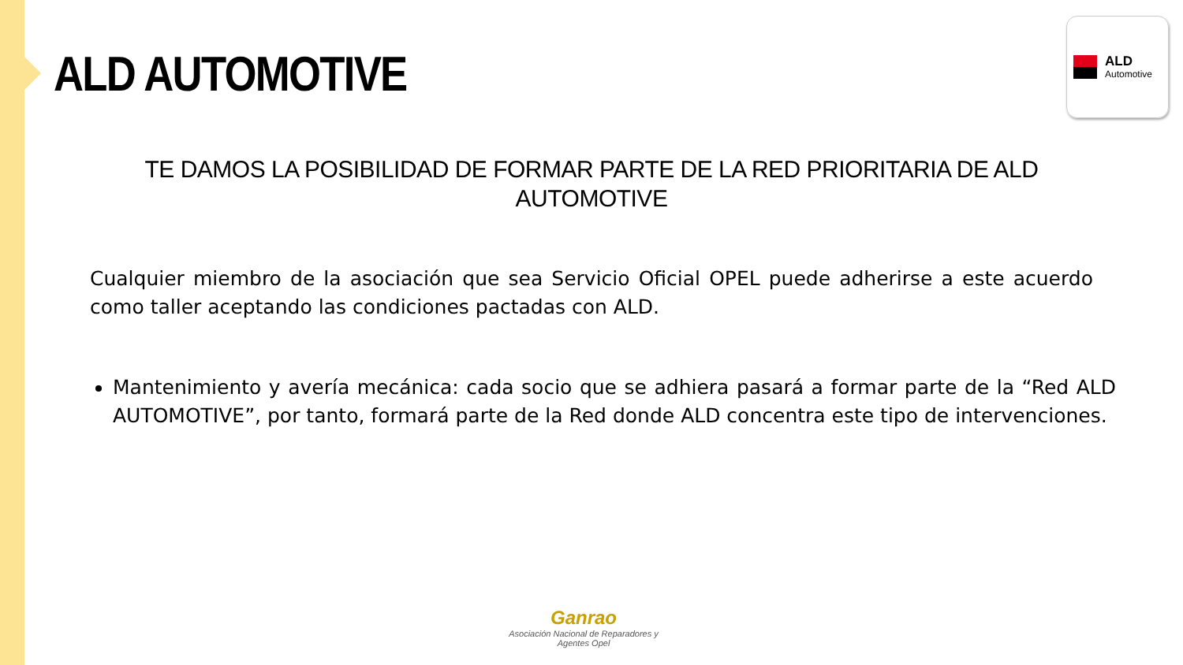ALD AUTOMOTIVE
ALD
Automotive
TE DAMOS LA POSIBILIDAD DE FORMAR PARTE DE LA RED PRIORITARIA DE ALD AUTOMOTIVE
Cualquier miembro de la asociación que sea Servicio Oficial OPEL puede adherirse a este acuerdo como taller aceptando las condiciones pactadas con ALD.
Mantenimiento y avería mecánica: cada socio que se adhiera pasará a formar parte de la “Red ALD AUTOMOTIVE”, por tanto, formará parte de la Red donde ALD concentra este tipo de intervenciones.
Ganrao
Asociación Nacional de Reparadores y Agentes Opel